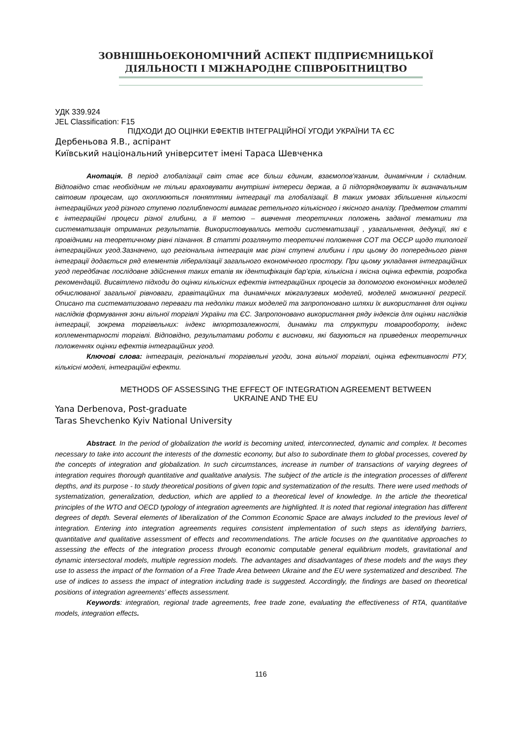ЗОВНІШНЬОЕКОНОМІЧНИЙ АСПЕКТ ПІДПРИЄМНИЦЬКОЇ
ДІЯЛЬНОСТІ І МІЖНАРОДНЕ СПІВРОБІТНИЦТВО
УДК 339.924
JEL Classification: F15
ПІДХОДИ ДО ОЦІНКИ ЕФЕКТІВ ІНТЕГРАЦІЙНОЇ УГОДИ УКРАЇНИ ТА ЄС
Дербеньова Я.В., аспірант
Київський національний університет імені Тараса Шевченка
Анотація. В період глобалізації світ стає все більш єдиним, взаємопов'язаним, динамічним і складним. Відповідно стає необхідним не тільки враховувати внутрішні інтереси держав, а й підпорядковувати їх визначальним світовим процесам, що охоплюються поняттями інтеграції та глобалізації. В таких умовах збільшення кількості інтеграційних угод різного ступеню поглибленості вимагає ретельного кількісного і якісного аналізу. Предметом статті є інтеграційні процеси різної глибини, а її метою – вивчення теоретичних положень заданої тематики та систематизація отриманих результатів. Використовувались методи систематизації , узагальнення, дедукції, які є провідними на теоретичному рівні пізнання. В статті розглянуто теоретичні положення СОТ та ОЄСР щодо типології інтеграційних угод.Зазначено, що регіональна інтеграція має різні ступені глибини і при цьому до попереднього рівня інтеграції додається ряд елементів лібералізації загального економічного простору. При цьому укладання інтеграційних угод передбачає послідовне здійснення таких етапів як ідентифікація бар’єрів, кількісна і якісна оцінка ефектів, розробка рекомендацій. Висвітлено підходи до оцінки кількісних ефектів інтеграційних процесів за допомогою економічних моделей обчислюваної загальної рівноваги, гравітаційних та динамічних міжгалузевих моделей, моделей множинної регресії. Описано та систематизовано переваги та недоліки таких моделей та запропоновано шляхи їх використання для оцінки наслідків формування зони вільної торгівлі України та ЄС. Запропоновано використання ряду індексів для оцінки наслідків інтеграції, зокрема торгівельних: індекс імпортозалежності, динаміки та структури товарообороту, індекс коплементарності торгівлі. Відповідно, результатами роботи є висновки, які базуються на приведених теоретичних положеннях оцінки ефектів інтеграційних угод.
Ключові слова: інтеграція, регіональні торгівельні угоди, зона вільної торгівлі, оцінка ефективності РТУ, кількісні моделі, інтеграційні ефекти.
METHODS OF ASSESSING THE EFFECT OF INTEGRATION AGREEMENT BETWEEN
UKRAINE AND THE EU
Yana Derbenova, Post-graduate
Taras Shevchenko Kyiv National University
Abstract. In the period of globalization the world is becoming united, interconnected, dynamic and complex. It becomes necessary to take into account the interests of the domestic economy, but also to subordinate them to global processes, covered by the concepts of integration and globalization. In such circumstances, increase in number of transactions of varying degrees of integration requires thorough quantitative and qualitative analysis. The subject of the article is the integration processes of different depths, and its purpose - to study theoretical positions of given topic and systematization of the results. There were used methods of systematization, generalization, deduction, which are applied to a theoretical level of knowledge. In the article the theoretical principles of the WTO and OECD typology of integration agreements are highlighted. It is noted that regional integration has different degrees of depth. Several elements of liberalization of the Common Economic Space are always included to the previous level of integration. Entering into integration agreements requires consistent implementation of such steps as identifying barriers, quantitative and qualitative assessment of effects and recommendations. The article focuses on the quantitative approaches to assessing the effects of the integration process through economic computable general equilibrium models, gravitational and dynamic intersectoral models, multiple regression models. The advantages and disadvantages of these models and the ways they use to assess the impact of the formation of a Free Trade Area between Ukraine and the EU were systematized and described. The use of indices to assess the impact of integration including trade is suggested. Accordingly, the findings are based on theoretical positions of integration agreements’ effects assessment.
Keywords: integration, regional trade agreements, free trade zone, evaluating the effectiveness of RTA, quantitative models, integration effects.
116